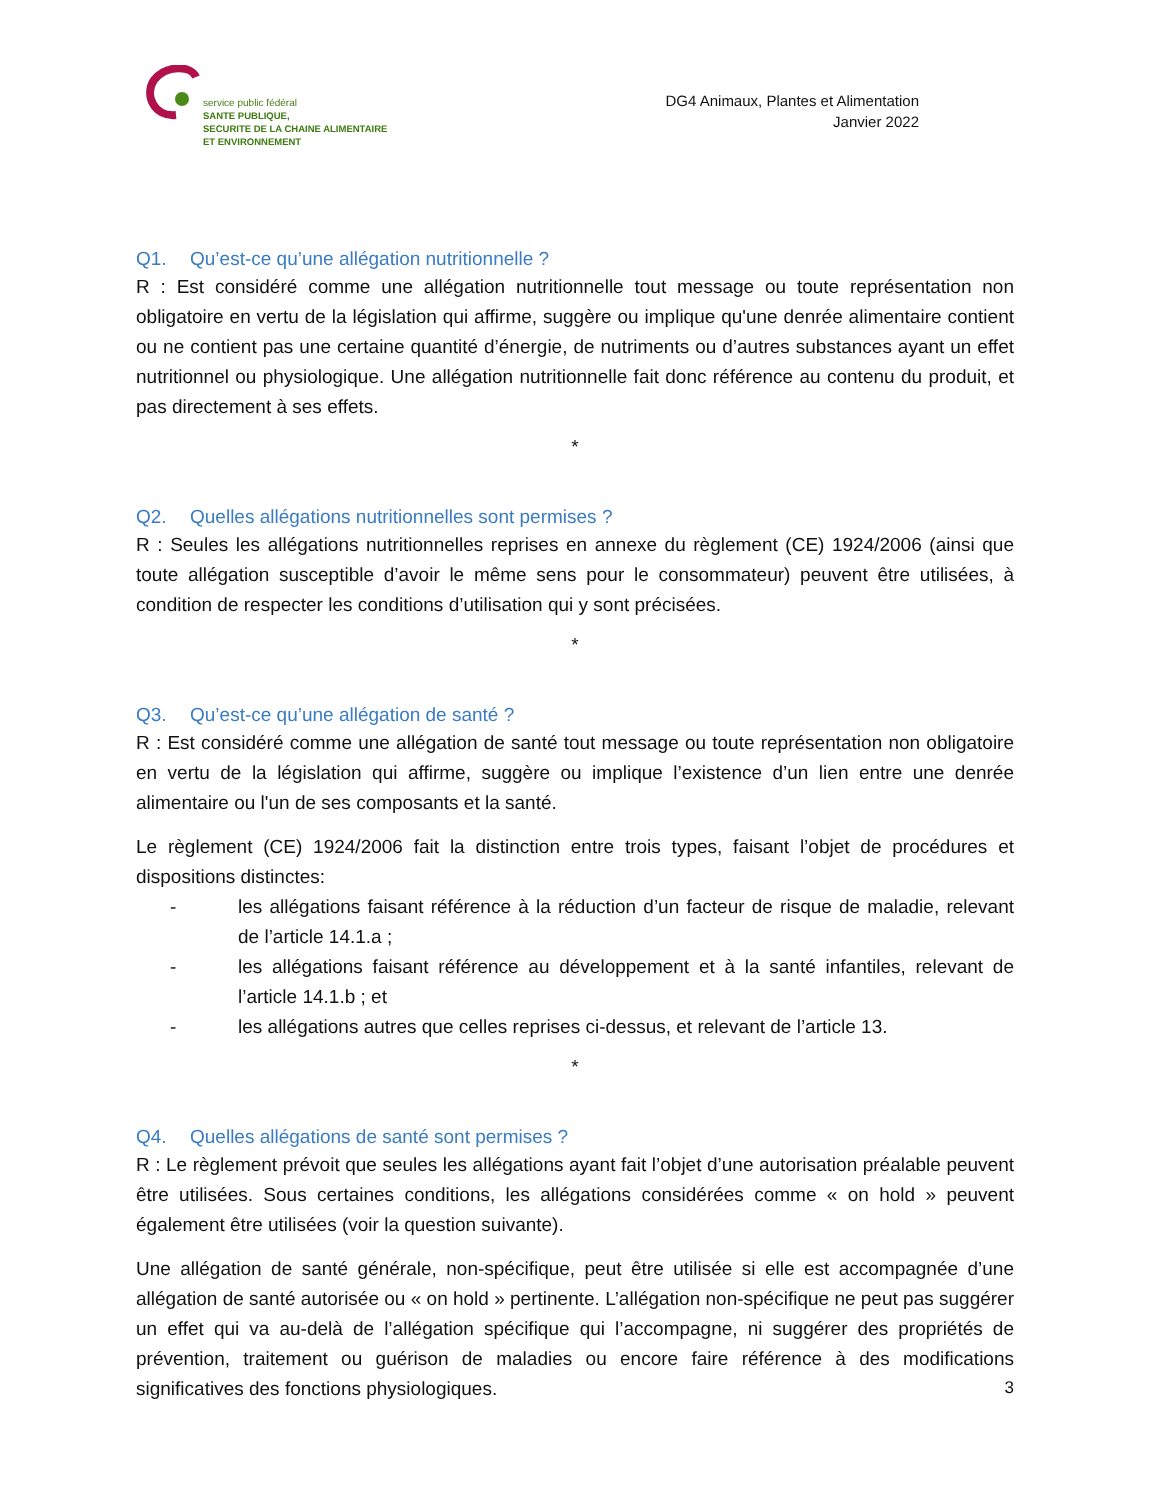service public fédéral
SANTE PUBLIQUE,
SECURITE DE LA CHAINE ALIMENTAIRE
ET ENVIRONNEMENT
DG4 Animaux, Plantes et Alimentation
Janvier 2022
Q1. Qu’est-ce qu’une allégation nutritionnelle ?
R : Est considéré comme une allégation nutritionnelle tout message ou toute représentation non obligatoire en vertu de la législation qui affirme, suggère ou implique qu'une denrée alimentaire contient ou ne contient pas une certaine quantité d’énergie, de nutriments ou d’autres substances ayant un effet nutritionnel ou physiologique. Une allégation nutritionnelle fait donc référence au contenu du produit, et pas directement à ses effets.
*
Q2. Quelles allégations nutritionnelles sont permises ?
R : Seules les allégations nutritionnelles reprises en annexe du règlement (CE) 1924/2006 (ainsi que toute allégation susceptible d’avoir le même sens pour le consommateur) peuvent être utilisées, à condition de respecter les conditions d’utilisation qui y sont précisées.
*
Q3. Qu’est-ce qu’une allégation de santé ?
R : Est considéré comme une allégation de santé tout message ou toute représentation non obligatoire en vertu de la législation qui affirme, suggère ou implique l’existence d’un lien entre une denrée alimentaire ou l'un de ses composants et la santé.
Le règlement (CE) 1924/2006 fait la distinction entre trois types, faisant l’objet de procédures et dispositions distinctes:
- les allégations faisant référence à la réduction d’un facteur de risque de maladie, relevant de l’article 14.1.a ;
- les allégations faisant référence au développement et à la santé infantiles, relevant de l’article 14.1.b ; et
- les allégations autres que celles reprises ci-dessus, et relevant de l’article 13.
*
Q4. Quelles allégations de santé sont permises ?
R : Le règlement prévoit que seules les allégations ayant fait l’objet d’une autorisation préalable peuvent être utilisées. Sous certaines conditions, les allégations considérées comme « on hold » peuvent également être utilisées (voir la question suivante).
Une allégation de santé générale, non-spécifique, peut être utilisée si elle est accompagnée d’une allégation de santé autorisée ou « on hold » pertinente. L’allégation non-spécifique ne peut pas suggérer un effet qui va au-delà de l’allégation spécifique qui l’accompagne, ni suggérer des propriétés de prévention, traitement ou guérison de maladies ou encore faire référence à des modifications significatives des fonctions physiologiques.
3